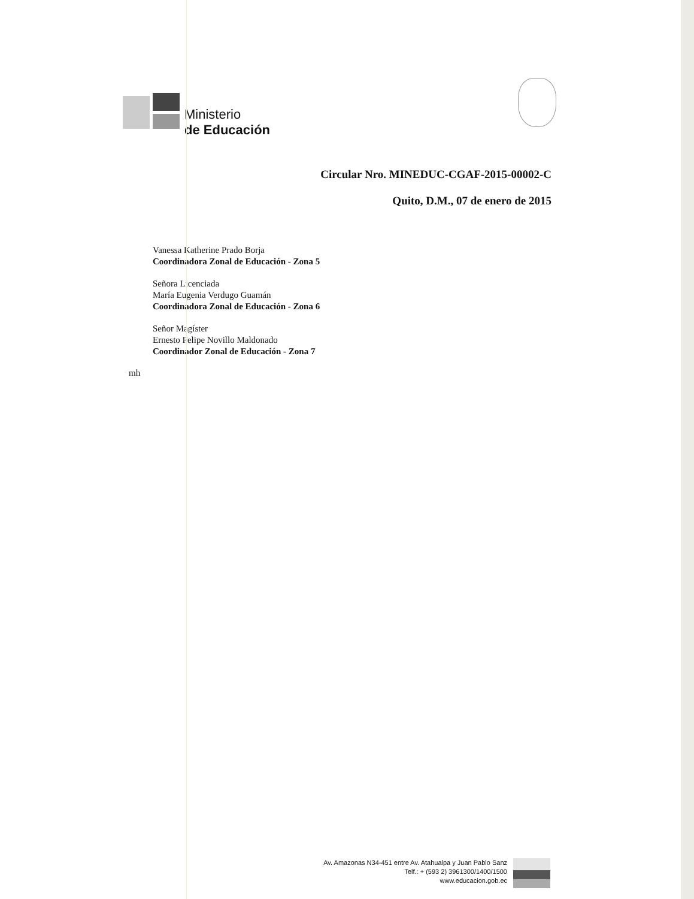Ministerio
de Educación
Circular Nro. MINEDUC-CGAF-2015-00002-C
Quito, D.M., 07 de enero de 2015
Vanessa Katherine Prado Borja
Coordinadora Zonal de Educación - Zona 5
Señora Licenciada
María Eugenia Verdugo Guamán
Coordinadora Zonal de Educación - Zona 6
Señor Magíster
Ernesto Felipe Novillo Maldonado
Coordinador Zonal de Educación - Zona 7
mh
Av. Amazonas N34-451 entre Av. Atahualpa y Juan Pablo Sanz
Telf.: + (593 2) 3961300/1400/1500
www.educacion.gob.ec